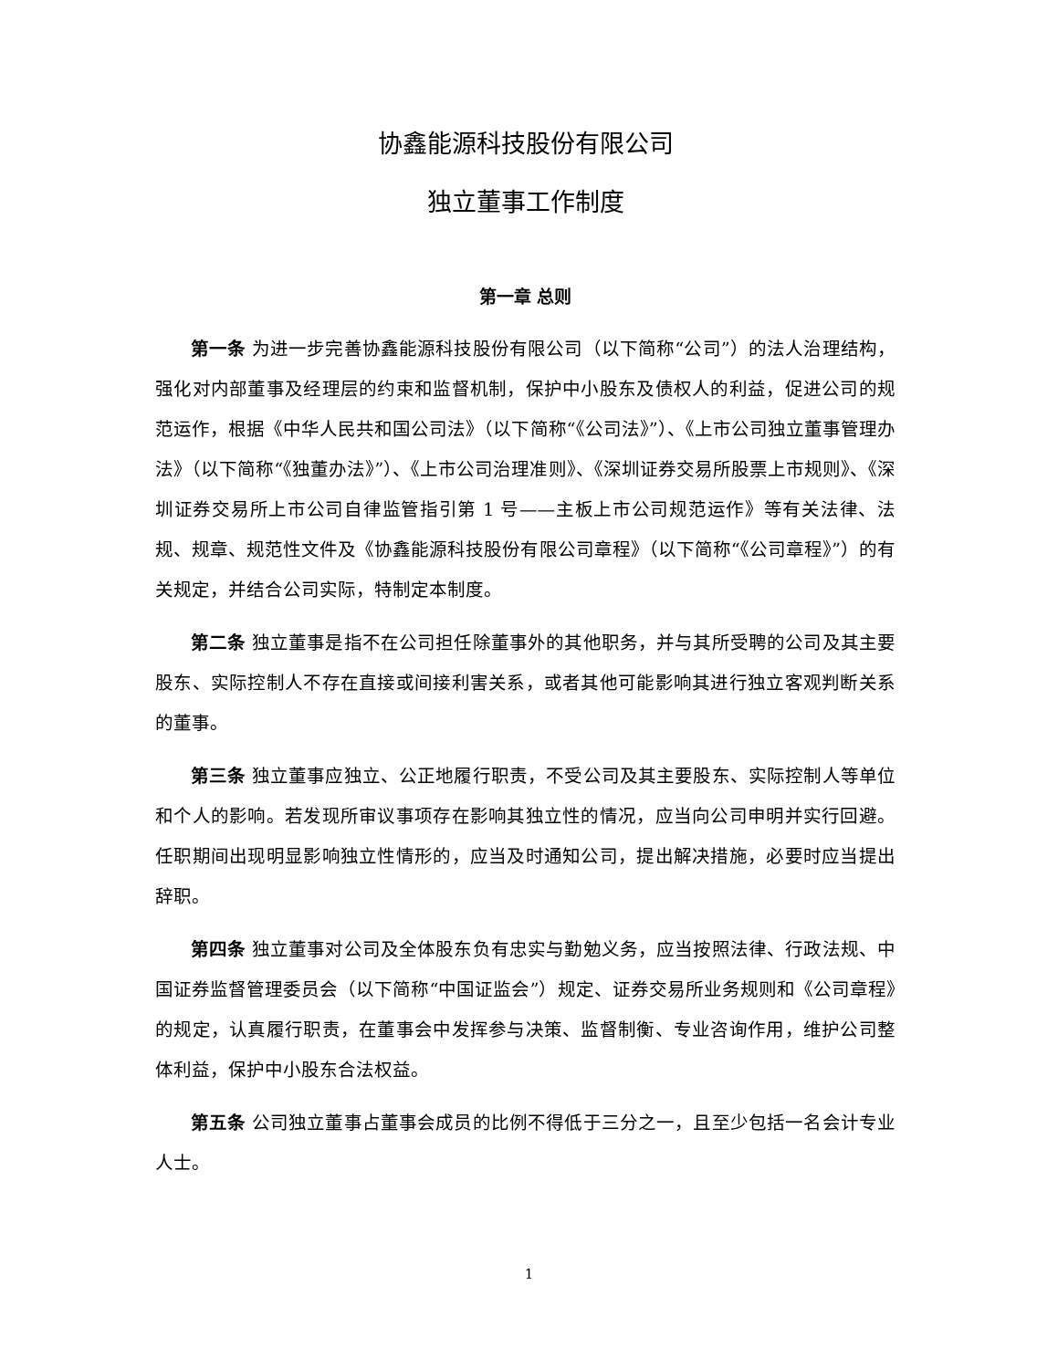协鑫能源科技股份有限公司
独立董事工作制度
第一章 总则
第一条 为进一步完善协鑫能源科技股份有限公司（以下简称“公司”）的法人治理结构，强化对内部董事及经理层的约束和监督机制，保护中小股东及债权人的利益，促进公司的规范运作，根据《中华人民共和国公司法》（以下简称“《公司法》”）、《上市公司独立董事管理办法》（以下简称“《独董办法》”）、《上市公司治理准则》、《深圳证券交易所股票上市规则》、《深圳证券交易所上市公司自律监管指引第 1 号——主板上市公司规范运作》等有关法律、法规、规章、规范性文件及《协鑫能源科技股份有限公司章程》（以下简称“《公司章程》”）的有关规定，并结合公司实际，特制定本制度。
第二条 独立董事是指不在公司担任除董事外的其他职务，并与其所受聘的公司及其主要股东、实际控制人不存在直接或间接利害关系，或者其他可能影响其进行独立客观判断关系的董事。
第三条 独立董事应独立、公正地履行职责，不受公司及其主要股东、实际控制人等单位和个人的影响。若发现所审议事项存在影响其独立性的情况，应当向公司申明并实行回避。任职期间出现明显影响独立性情形的，应当及时通知公司，提出解决措施，必要时应当提出辞职。
第四条 独立董事对公司及全体股东负有忠实与勤勉义务，应当按照法律、行政法规、中国证券监督管理委员会（以下简称“中国证监会”）规定、证券交易所业务规则和《公司章程》的规定，认真履行职责，在董事会中发挥参与决策、监督制衡、专业咨询作用，维护公司整体利益，保护中小股东合法权益。
第五条 公司独立董事占董事会成员的比例不得低于三分之一，且至少包括一名会计专业人士。
1